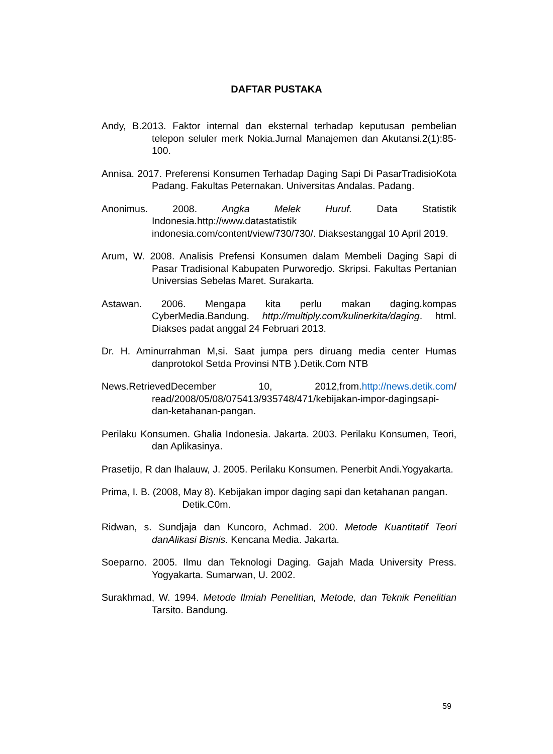DAFTAR PUSTAKA
Andy, B.2013. Faktor internal dan eksternal terhadap keputusan pembelian telepon seluler merk Nokia.Jurnal Manajemen dan Akutansi.2(1):85-100.
Annisa. 2017. Preferensi Konsumen Terhadap Daging Sapi Di PasarTradisioKota Padang. Fakultas Peternakan. Universitas Andalas. Padang.
Anonimus. 2008. Angka Melek Huruf. Data Statistik Indonesia.http://www.datastatistik indonesia.com/content/view/730/730/. Diaksestanggal 10 April 2019.
Arum, W. 2008. Analisis Prefensi Konsumen dalam Membeli Daging Sapi di Pasar Tradisional Kabupaten Purworedjo. Skripsi. Fakultas Pertanian Universias Sebelas Maret. Surakarta.
Astawan. 2006. Mengapa kita perlu makan daging.kompas CyberMedia.Bandung. http://multiply.com/kulinerkita/daging. html. Diakses padat anggal 24 Februari 2013.
Dr. H. Aminurrahman M,si. Saat jumpa pers diruang media center Humas danprotokol Setda Provinsi NTB ).Detik.Com NTB
News.RetrievedDecember 10, 2012,from.http://news.detik.com/ read/2008/05/08/075413/935748/471/kebijakan-impor-dagingsapi-dan-ketahanan-pangan.
Perilaku Konsumen. Ghalia Indonesia. Jakarta. 2003. Perilaku Konsumen, Teori, dan Aplikasinya.
Prasetijo, R dan Ihalauw, J. 2005. Perilaku Konsumen. Penerbit Andi.Yogyakarta.
Prima, I. B. (2008, May 8). Kebijakan impor daging sapi dan ketahanan pangan. Detik.C0m.
Ridwan, s. Sundjaja dan Kuncoro, Achmad. 200. Metode Kuantitatif Teori danAlikasi Bisnis. Kencana Media. Jakarta.
Soeparno. 2005. Ilmu dan Teknologi Daging. Gajah Mada University Press. Yogyakarta. Sumarwan, U. 2002.
Surakhmad, W. 1994. Metode Ilmiah Penelitian, Metode, dan Teknik Penelitian Tarsito. Bandung.
59